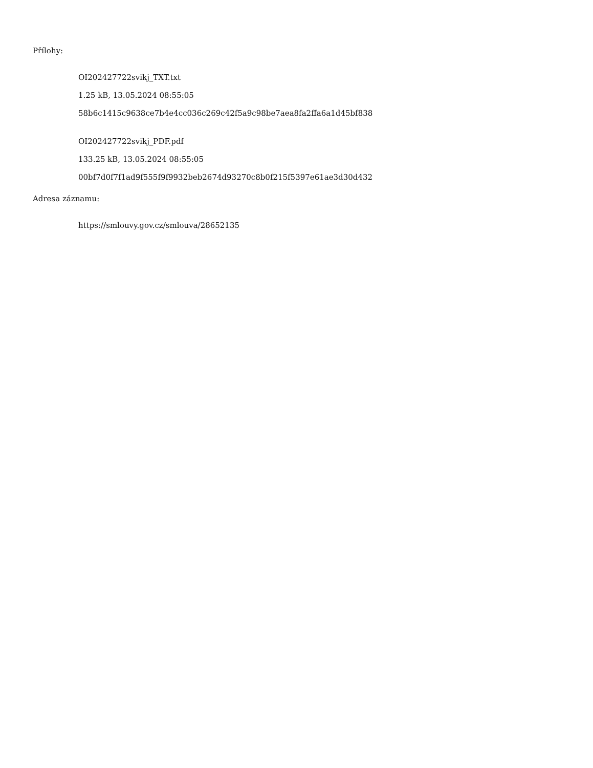Přílohy:
OI202427722svikj_TXT.txt
1.25 kB, 13.05.2024 08:55:05
58b6c1415c9638ce7b4e4cc036c269c42f5a9c98be7aea8fa2ffa6a1d45bf838
OI202427722svikj_PDF.pdf
133.25 kB, 13.05.2024 08:55:05
00bf7d0f7f1ad9f555f9f9932beb2674d93270c8b0f215f5397e61ae3d30d432
Adresa záznamu:
https://smlouvy.gov.cz/smlouva/28652135